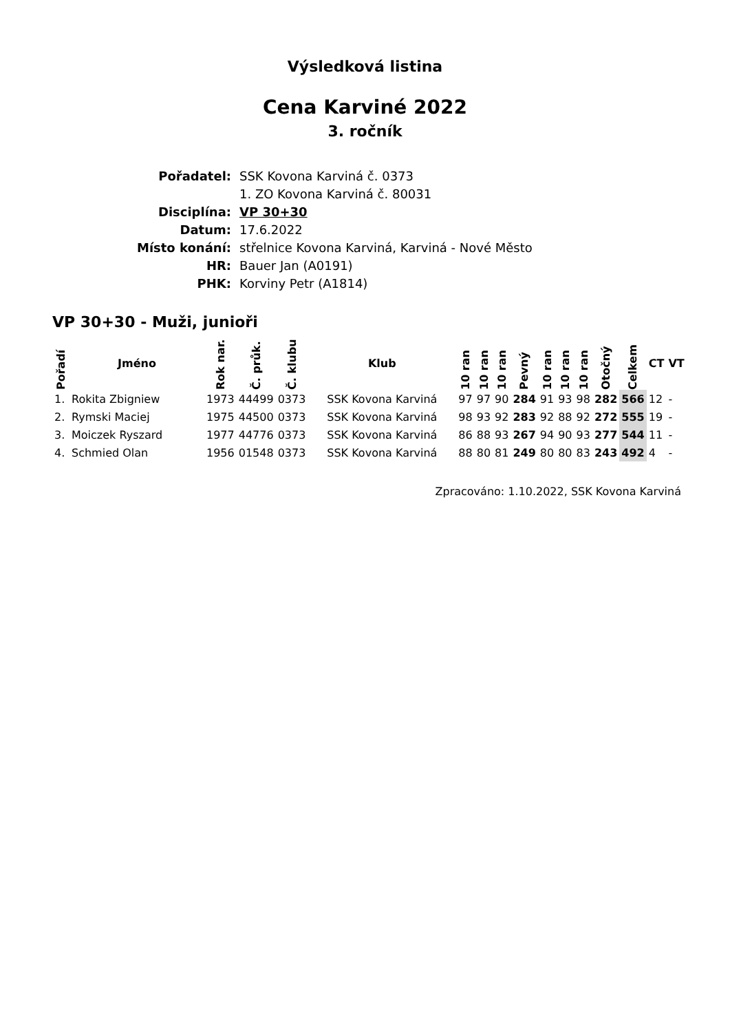Výsledková listina
Cena Karviné 2022
3. ročník
| Pořadatel: | SSK Kovona Karviná č. 0373 |
| | 1. ZO Kovona Karviná č. 80031 |
| Disciplína: | VP 30+30 |
| Datum: | 17.6.2022 |
| Místo konání: | střelnice Kovona Karviná, Karviná - Nové Město |
| HR: | Bauer Jan (A0191) |
| PHK: | Korviny Petr (A1814) |
VP 30+30 - Muži, junioři
| Pořadí | Jméno | Rok nar. | Č. průk. | Č. klubu | Klub | 10 ran | 10 ran | 10 ran | Pevný | 10 ran | 10 ran | 10 ran | Otočný | Celkem | CT | VT |
| --- | --- | --- | --- | --- | --- | --- | --- | --- | --- | --- | --- | --- | --- | --- | --- | --- |
| 1. | Rokita Zbigniew | 1973 | 44499 | 0373 | SSK Kovona Karviná | 97 | 97 | 90 | 284 | 91 | 93 | 98 | 282 | 566 | 12 | - |
| 2. | Rymski Maciej | 1975 | 44500 | 0373 | SSK Kovona Karviná | 98 | 93 | 92 | 283 | 92 | 88 | 92 | 272 | 555 | 19 | - |
| 3. | Moiczek Ryszard | 1977 | 44776 | 0373 | SSK Kovona Karviná | 86 | 88 | 93 | 267 | 94 | 90 | 93 | 277 | 544 | 11 | - |
| 4. | Schmied Olan | 1956 | 01548 | 0373 | SSK Kovona Karviná | 88 | 80 | 81 | 249 | 80 | 80 | 83 | 243 | 492 | 4 | - |
Zpracováno: 1.10.2022, SSK Kovona Karviná